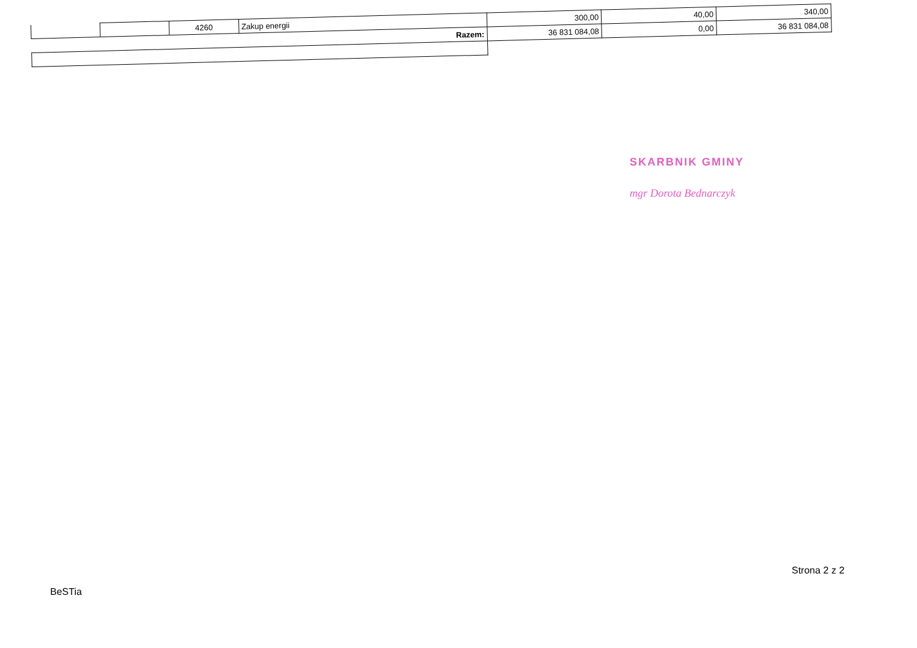| | | 4260 | Zakup energii | 300,00 | 40,00 | 340,00 |
| Razem: | | | | 36 831 084,08 | 0,00 | 36 831 084,08 |
SKARBNIK GMINY
mgr Dorota Bednarczyk
Strona 2 z 2
BeSTia